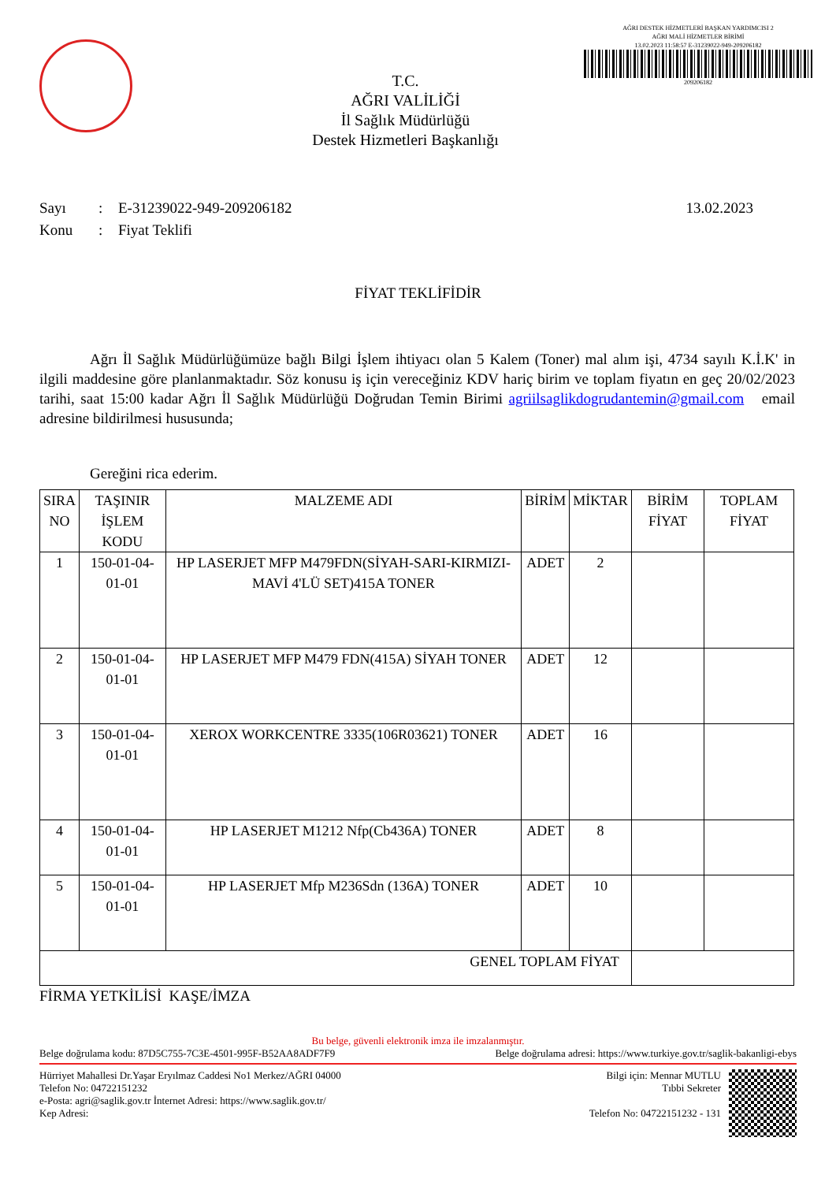T.C.
AĞRI VALİLİĞİ
İl Sağlık Müdürlüğü
Destek Hizmetleri Başkanlığı
AĞRI DESTEK HİZMETLERİ BAŞKAN YARDIMCISI 2
AĞRI MALİ HİZMETLER BİRİMİ
13.02.2023 11:58:57 E-31239022-949-209206182
209206182
Sayı: E-31239022-949-209206182 13.02.2023
Konu: Fiyat Teklifi
FİYAT TEKLİFİDİR
Ağrı İl Sağlık Müdürlüğümüze bağlı Bilgi İşlem ihtiyacı olan 5 Kalem (Toner) mal alım işi, 4734 sayılı K.İ.K' in ilgili maddesine göre planlanmaktadır. Söz konusu iş için vereceğiniz KDV hariç birim ve toplam fiyatın en geç 20/02/2023 tarihi, saat 15:00 kadar Ağrı İl Sağlık Müdürlüğü Doğrudan Temin Birimi agriilsaglikdogrudantemin@gmail.com email adresine bildirilmesi hususunda;
Gereğini rica ederim.
| SIRA NO | TAŞINIR İŞLEM KODU | MALZEME ADI | BİRİM | MİKTAR | BİRİM FİYAT | TOPLAM FİYAT |
| --- | --- | --- | --- | --- | --- | --- |
| 1 | 150-01-04-01-01 | HP LASERJET MFP M479FDN(SİYAH-SARI-KIRMIZI-MAVİ 4'LÜ SET)415A TONER | ADET | 2 | | |
| 2 | 150-01-04-01-01 | HP LASERJET MFP M479 FDN(415A) SİYAH TONER | ADET | 12 | | |
| 3 | 150-01-04-01-01 | XEROX WORKCENTRE 3335(106R03621) TONER | ADET | 16 | | |
| 4 | 150-01-04-01-01 | HP LASERJET M1212 Nfp(Cb436A) TONER | ADET | 8 | | |
| 5 | 150-01-04-01-01 | HP LASERJET Mfp M236Sdn (136A) TONER | ADET | 10 | | |
| GENEL TOPLAM FİYAT | | | | | | |
FİRMA YETKİLİSİ KAŞE/İMZA
Bu belge, güvenli elektronik imza ile imzalanmıştır.
Belge doğrulama kodu: 87D5C755-7C3E-4501-995F-B52AA8ADF7F9 Belge doğrulama adresi: https://www.turkiye.gov.tr/saglik-bakanligi-ebys
Hürriyet Mahallesi Dr.Yaşar Eryılmaz Caddesi No1 Merkez/AĞRI 04000
Telefon No: 04722151232
e-Posta: agri@saglik.gov.tr İnternet Adresi: https://www.saglik.gov.tr/
Kep Adresi:
Bilgi için: Mennar MUTLU
Tıbbi Sekreter
Telefon No: 04722151232 - 131